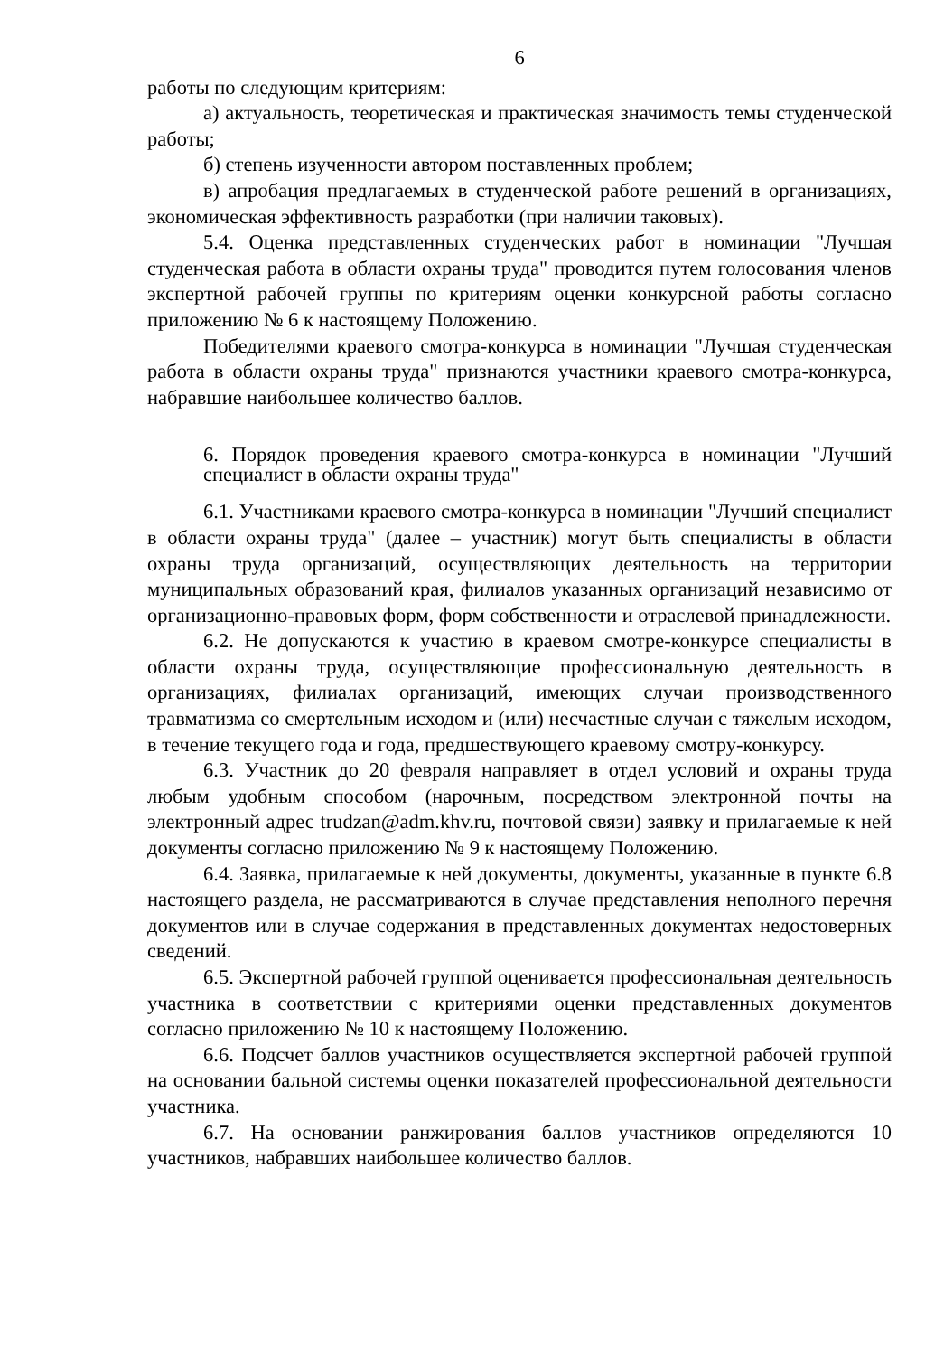6
работы по следующим критериям:
а) актуальность, теоретическая и практическая значимость темы студенческой работы;
б) степень изученности автором поставленных проблем;
в) апробация предлагаемых в студенческой работе решений в организациях, экономическая эффективность разработки (при наличии таковых).
5.4. Оценка представленных студенческих работ в номинации "Лучшая студенческая работа в области охраны труда" проводится путем голосования членов экспертной рабочей группы по критериям оценки конкурсной работы согласно приложению № 6 к настоящему Положению.
Победителями краевого смотра-конкурса в номинации "Лучшая студенческая работа в области охраны труда" признаются участники краевого смотра-конкурса, набравшие наибольшее количество баллов.
6. Порядок проведения краевого смотра-конкурса в номинации "Лучший специалист в области охраны труда"
6.1. Участниками краевого смотра-конкурса в номинации "Лучший специалист в области охраны труда" (далее – участник) могут быть специалисты в области охраны труда организаций, осуществляющих деятельность на территории муниципальных образований края, филиалов указанных организаций независимо от организационно-правовых форм, форм собственности и отраслевой принадлежности.
6.2. Не допускаются к участию в краевом смотре-конкурсе специалисты в области охраны труда, осуществляющие профессиональную деятельность в организациях, филиалах организаций, имеющих случаи производственного травматизма со смертельным исходом и (или) несчастные случаи с тяжелым исходом, в течение текущего года и года, предшествующего краевому смотру-конкурсу.
6.3. Участник до 20 февраля направляет в отдел условий и охраны труда любым удобным способом (нарочным, посредством электронной почты на электронный адрес trudzan@adm.khv.ru, почтовой связи) заявку и прилагаемые к ней документы согласно приложению № 9 к настоящему Положению.
6.4. Заявка, прилагаемые к ней документы, документы, указанные в пункте 6.8 настоящего раздела, не рассматриваются в случае представления неполного перечня документов или в случае содержания в представленных документах недостоверных сведений.
6.5. Экспертной рабочей группой оценивается профессиональная деятельность участника в соответствии с критериями оценки представленных документов согласно приложению № 10 к настоящему Положению.
6.6. Подсчет баллов участников осуществляется экспертной рабочей группой на основании бальной системы оценки показателей профессиональной деятельности участника.
6.7. На основании ранжирования баллов участников определяются 10 участников, набравших наибольшее количество баллов.